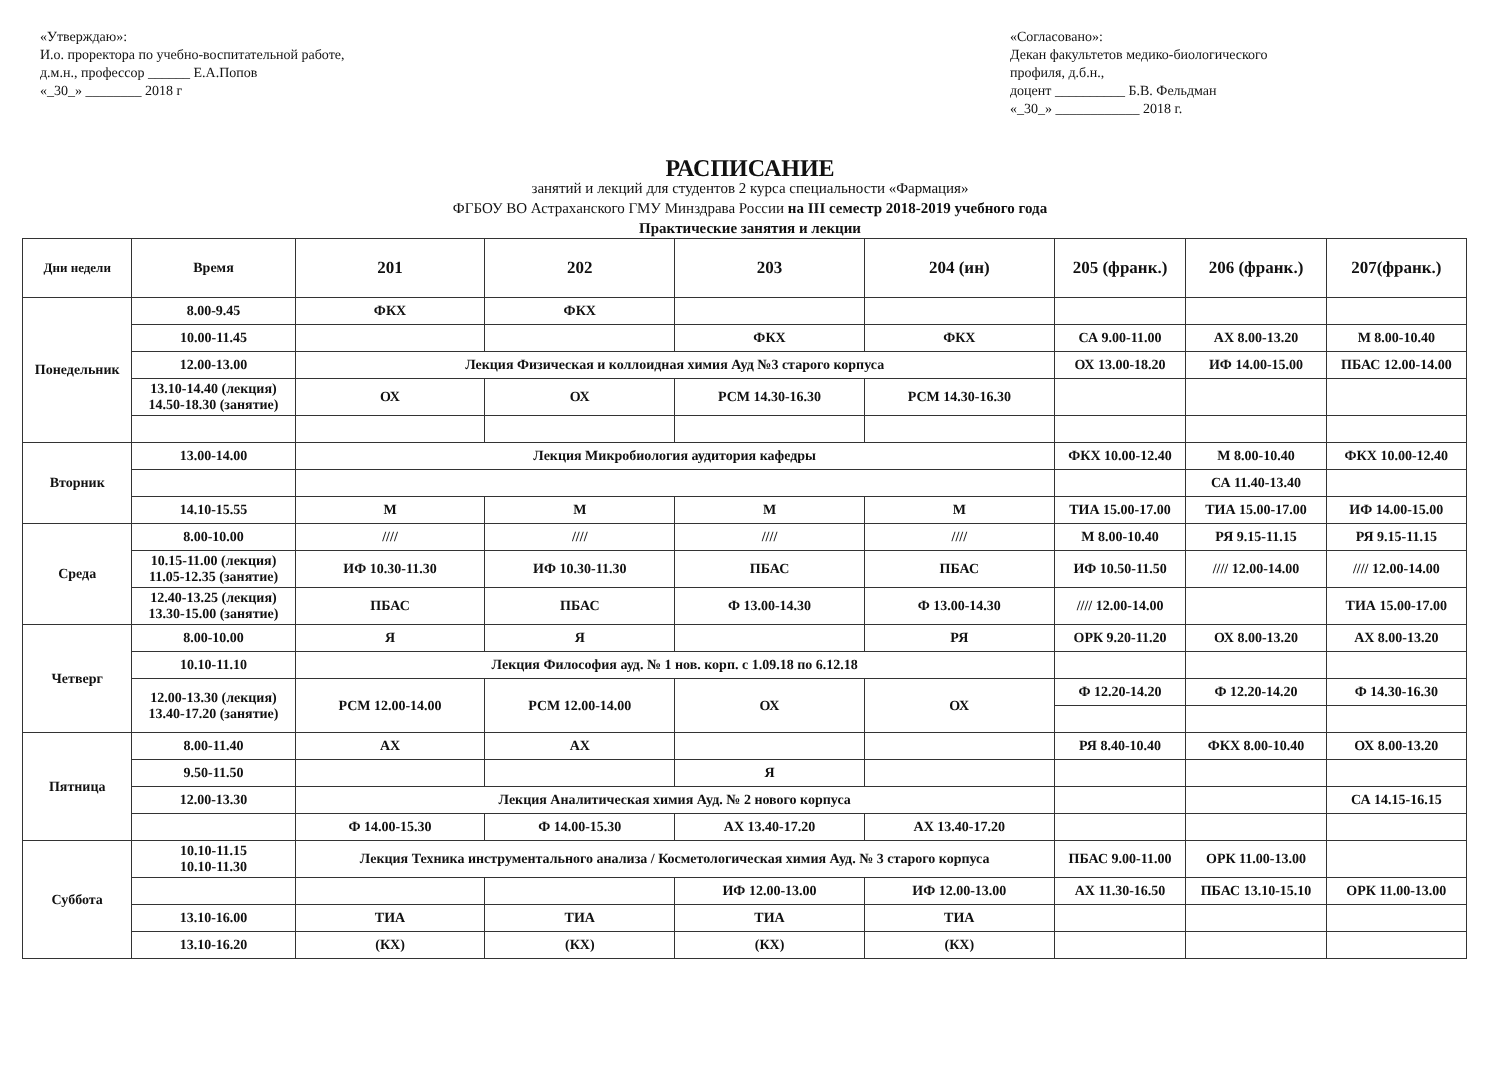«Утверждаю»:
И.о. проректора по учебно-воспитательной работе,
д.м.н., профессор ______ Е.А.Попов
«_30_» ________ 2018 г
«Согласовано»:
Декан факультетов медико-биологического профиля, д.б.н.,
доцент __________ Б.В. Фельдман
«_30_» ____________ 2018 г.
РАСПИСАНИЕ
занятий и лекций для студентов 2 курса специальности «Фармация»
ФГБОУ ВО Астраханского ГМУ Минздрава России на III семестр 2018-2019 учебного года
Практические занятия и лекции
| Дни недели | Время | 201 | 202 | 203 | 204 (ин) | 205 (франк.) | 206 (франк.) | 207(франк.) |
| --- | --- | --- | --- | --- | --- | --- | --- | --- |
| Понедельник | 8.00-9.45 | ФКХ | ФКХ | | | | | |
| | 10.00-11.45 | | | ФКХ | ФКХ | СА 9.00-11.00 | АХ 8.00-13.20 | М 8.00-10.40 |
| | 12.00-13.00 | Лекция Физическая и коллоидная химия Ауд №3 старого корпуса | | | | ОХ 13.00-18.20 | ИФ 14.00-15.00 | ПБАС 12.00-14.00 |
| | 13.10-14.40 (лекция) 14.50-18.30 (занятие) | ОХ | ОХ | РСМ 14.30-16.30 | РСМ 14.30-16.30 | | | |
| Вторник | 13.00-14.00 | Лекция Микробиология аудитория кафедры | | | | ФКХ 10.00-12.40 | М 8.00-10.40 | ФКХ 10.00-12.40 |
| | | | | | | | СА 11.40-13.40 | |
| | 14.10-15.55 | М | М | М | М | ТИА 15.00-17.00 | ТИА 15.00-17.00 | ИФ 14.00-15.00 |
| Среда | 8.00-10.00 | //// | //// | //// | //// | М 8.00-10.40 | РЯ 9.15-11.15 | РЯ 9.15-11.15 |
| | 10.15-11.00 (лекция) 11.05-12.35 (занятие) | ИФ 10.30-11.30 | ИФ 10.30-11.30 | ПБАС | ПБАС | ИФ 10.50-11.50 | //// 12.00-14.00 | //// 12.00-14.00 |
| | 12.40-13.25 (лекция) 13.30-15.00 (занятие) | ПБАС | ПБАС | Ф 13.00-14.30 | Ф 13.00-14.30 | //// 12.00-14.00 | | ТИА 15.00-17.00 |
| Четверг | 8.00-10.00 | Я | Я | | РЯ | ОРК 9.20-11.20 | ОХ 8.00-13.20 | АХ 8.00-13.20 |
| | 10.10-11.10 | Лекция Философия ауд. № 1 нов. корп. с 1.09.18 по 6.12.18 | | | | | | |
| | 12.00-13.30 (лекция) 13.40-17.20 (занятие) | РСМ 12.00-14.00 | РСМ 12.00-14.00 | ОХ | ОХ | Ф 12.20-14.20 | Ф 12.20-14.20 | Ф 14.30-16.30 |
| Пятница | 8.00-11.40 | АХ | АХ | | | РЯ 8.40-10.40 | ФКХ 8.00-10.40 | ОХ 8.00-13.20 |
| | 9.50-11.50 | | | Я | | | | |
| | 12.00-13.30 | Лекция Аналитическая химия Ауд. № 2 нового корпуса | | | | | | СА 14.15-16.15 |
| | | Ф 14.00-15.30 | Ф 14.00-15.30 | АХ 13.40-17.20 | АХ 13.40-17.20 | | | |
| Суббота | 10.10-11.15 10.10-11.30 | Лекция Техника инструментального анализа / Косметологическая химия Ауд. № 3 старого корпуса | | | | ПБАС 9.00-11.00 | ОРК 11.00-13.00 | |
| | | | | ИФ 12.00-13.00 | ИФ 12.00-13.00 | АХ 11.30-16.50 | ПБАС 13.10-15.10 | ОРК 11.00-13.00 |
| | 13.10-16.00 | ТИА | ТИА | ТИА | ТИА | | | |
| | 13.10-16.20 | (КХ) | (КХ) | (КХ) | (КХ) | | | |